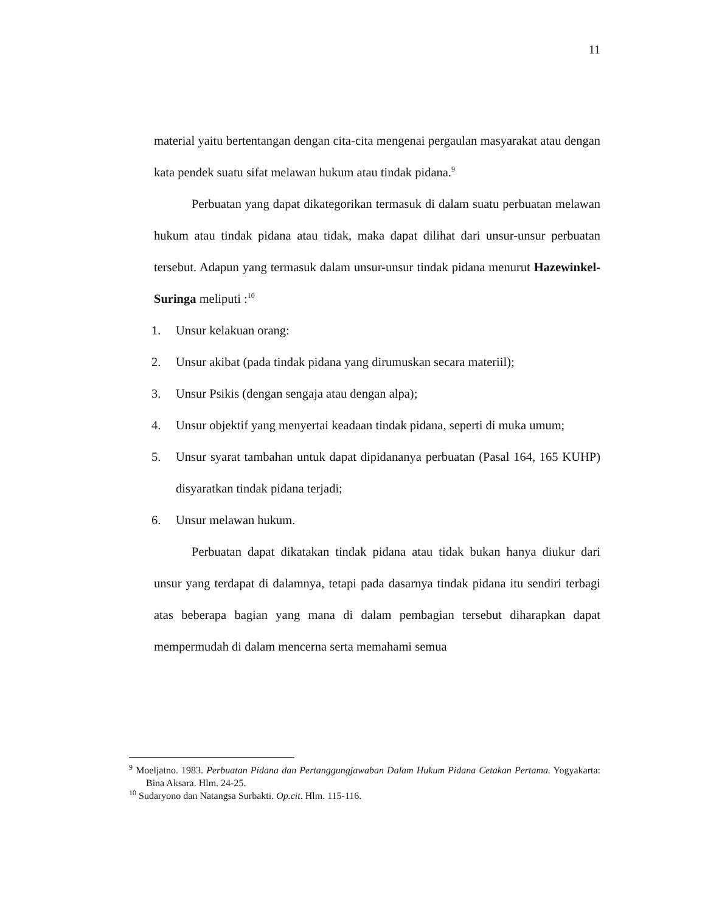11
material yaitu bertentangan dengan cita-cita mengenai pergaulan masyarakat atau dengan kata pendek suatu sifat melawan hukum atau tindak pidana.<sup>9</sup>
Perbuatan yang dapat dikategorikan termasuk di dalam suatu perbuatan melawan hukum atau tindak pidana atau tidak, maka dapat dilihat dari unsur-unsur perbuatan tersebut. Adapun yang termasuk dalam unsur-unsur tindak pidana menurut Hazewinkel-Suringa meliputi :<sup>10</sup>
1. Unsur kelakuan orang:
2. Unsur akibat (pada tindak pidana yang dirumuskan secara materiil);
3. Unsur Psikis (dengan sengaja atau dengan alpa);
4. Unsur objektif yang menyertai keadaan tindak pidana, seperti di muka umum;
5. Unsur syarat tambahan untuk dapat dipidananya perbuatan (Pasal 164, 165 KUHP) disyaratkan tindak pidana terjadi;
6. Unsur melawan hukum.
Perbuatan dapat dikatakan tindak pidana atau tidak bukan hanya diukur dari unsur yang terdapat di dalamnya, tetapi pada dasarnya tindak pidana itu sendiri terbagi atas beberapa bagian yang mana di dalam pembagian tersebut diharapkan dapat mempermudah di dalam mencerna serta memahami semua
<sup>9</sup> Moeljatno. 1983. Perbuatan Pidana dan Pertanggungjawaban Dalam Hukum Pidana Cetakan Pertama. Yogyakarta: Bina Aksara. Hlm. 24-25.
<sup>10</sup> Sudaryono dan Natangsa Surbakti. Op.cit. Hlm. 115-116.